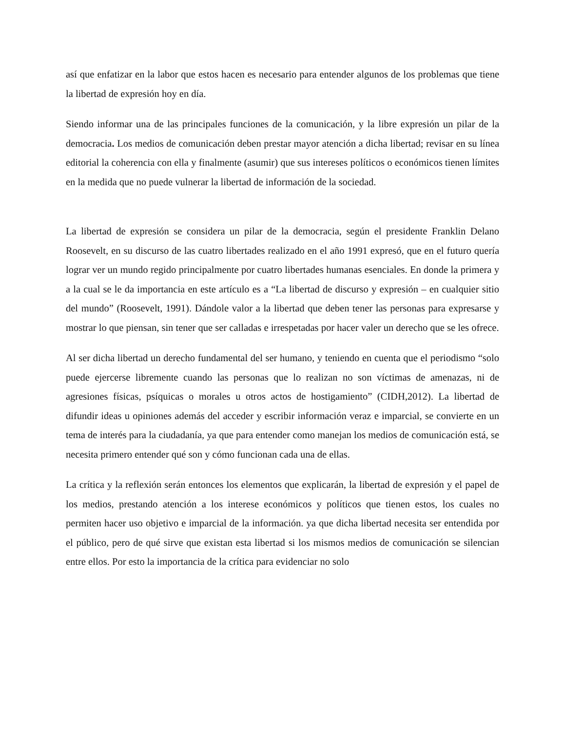así que enfatizar en la labor que estos hacen es necesario para entender algunos de los problemas que tiene la libertad de expresión hoy en día.
Siendo informar una de las principales funciones de la comunicación, y la libre expresión un pilar de la democracia. Los medios de comunicación deben prestar mayor atención a dicha libertad; revisar en su línea editorial la coherencia con ella y finalmente (asumir) que sus intereses políticos o económicos tienen límites en la medida que no puede vulnerar la libertad de información de la sociedad.
La libertad de expresión se considera un pilar de la democracia, según el presidente Franklin Delano Roosevelt, en su discurso de las cuatro libertades realizado en el año 1991 expresó, que en el futuro quería lograr ver un mundo regido principalmente por cuatro libertades humanas esenciales. En donde la primera y a la cual se le da importancia en este artículo es a “La libertad de discurso y expresión – en cualquier sitio del mundo” (Roosevelt, 1991). Dándole valor a la libertad que deben tener las personas para expresarse y mostrar lo que piensan, sin tener que ser calladas e irrespetadas por hacer valer un derecho que se les ofrece.
Al ser dicha libertad un derecho fundamental del ser humano, y teniendo en cuenta que el periodismo “solo puede ejercerse libremente cuando las personas que lo realizan no son víctimas de amenazas, ni de agresiones físicas, psíquicas o morales u otros actos de hostigamiento” (CIDH,2012). La libertad de difundir ideas u opiniones además del acceder y escribir información veraz e imparcial, se convierte en un tema de interés para la ciudadanía, ya que para entender como manejan los medios de comunicación está, se necesita primero entender qué son y cómo funcionan cada una de ellas.
La crítica y la reflexión serán entonces los elementos que explicarán, la libertad de expresión y el papel de los medios, prestando atención a los interese económicos y políticos que tienen estos, los cuales no permiten hacer uso objetivo e imparcial de la información. ya que dicha libertad necesita ser entendida por el público, pero de qué sirve que existan esta libertad si los mismos medios de comunicación se silencian entre ellos. Por esto la importancia de la crítica para evidenciar no solo